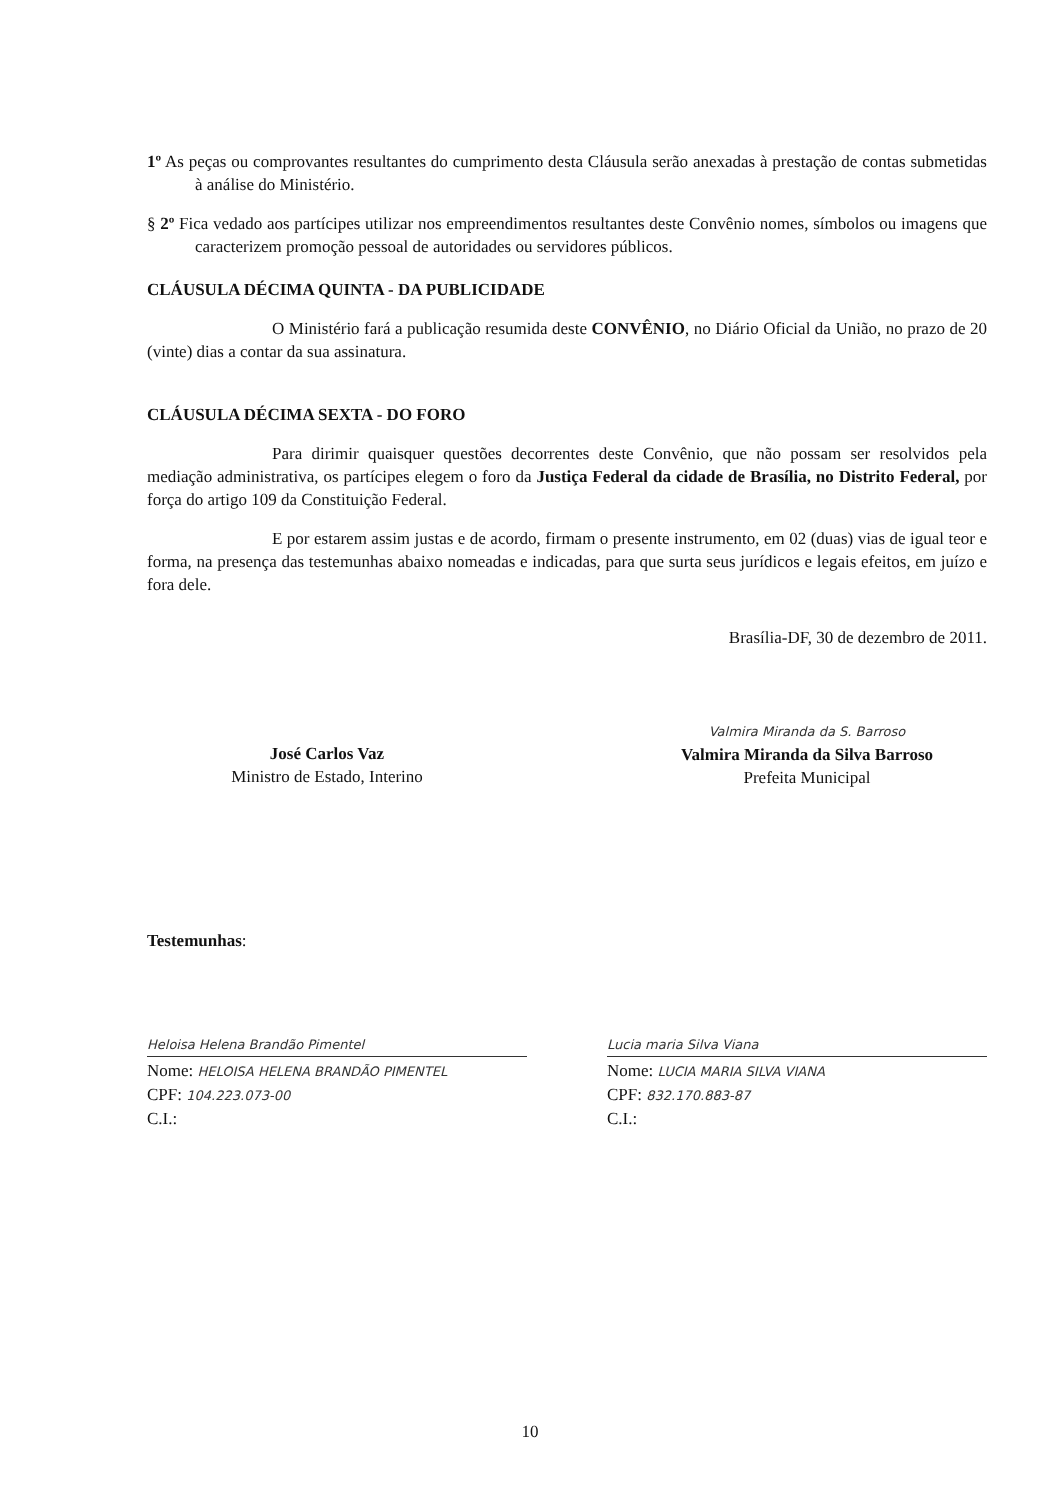1º As peças ou comprovantes resultantes do cumprimento desta Cláusula serão anexadas à prestação de contas submetidas à análise do Ministério.
§ 2º Fica vedado aos partícipes utilizar nos empreendimentos resultantes deste Convênio nomes, símbolos ou imagens que caracterizem promoção pessoal de autoridades ou servidores públicos.
CLÁUSULA DÉCIMA QUINTA - DA PUBLICIDADE
O Ministério fará a publicação resumida deste CONVÊNIO, no Diário Oficial da União, no prazo de 20 (vinte) dias a contar da sua assinatura.
CLÁUSULA DÉCIMA SEXTA - DO FORO
Para dirimir quaisquer questões decorrentes deste Convênio, que não possam ser resolvidos pela mediação administrativa, os partícipes elegem o foro da Justiça Federal da cidade de Brasília, no Distrito Federal, por força do artigo 109 da Constituição Federal.
E por estarem assim justas e de acordo, firmam o presente instrumento, em 02 (duas) vias de igual teor e forma, na presença das testemunhas abaixo nomeadas e indicadas, para que surta seus jurídicos e legais efeitos, em juízo e fora dele.
Brasília-DF, 30 de dezembro de 2011.
José Carlos Vaz
Ministro de Estado, Interino
Valmira Miranda da S. Barroso
Valmira Miranda da Silva Barroso
Prefeita Municipal
Testemunhas:
Heloisa Helena Brandão Pimentel
Nome: HELOISA HELENA BRANDÃO PIMENTEL
CPF: 104.223.073-00
C.I.:
Lucia maria Silva Viana
Nome: LUCIA MARIA SILVA VIANA
CPF: 832.170.883-87
C.I.:
10